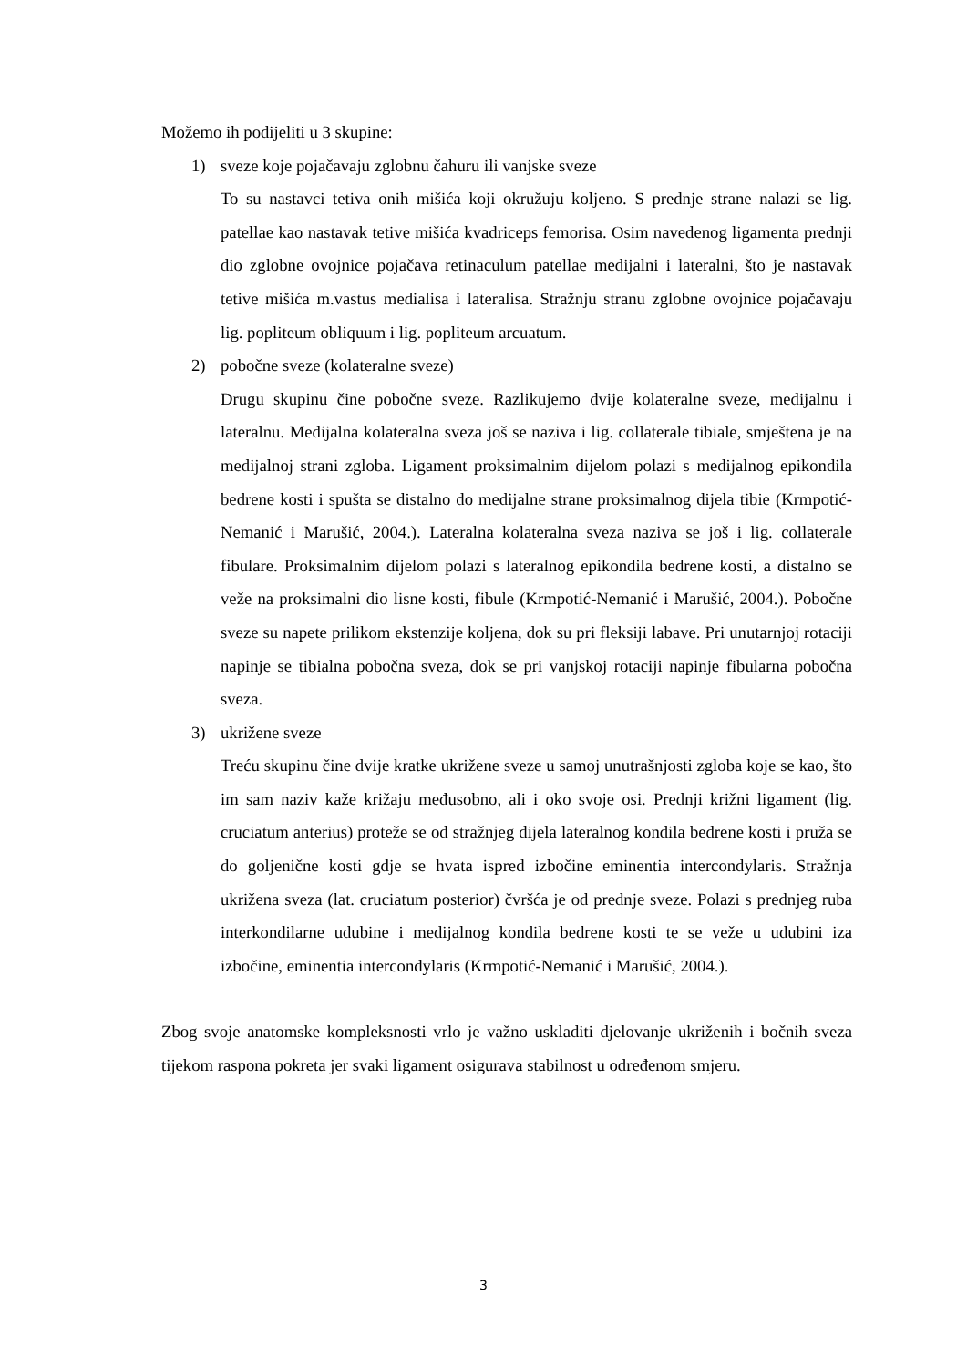Možemo ih podijeliti u 3 skupine:
1) sveze koje pojačavaju zglobnu čahuru ili vanjske sveze
To su nastavci tetiva onih mišića koji okružuju koljeno. S prednje strane nalazi se lig. patellae kao nastavak tetive mišića kvadriceps femorisa. Osim navedenog ligamenta prednji dio zglobne ovojnice pojačava retinaculum patellae medijalni i lateralni, što je nastavak tetive mišića m.vastus medialisa i lateralisa. Stražnju stranu zglobne ovojnice pojačavaju lig. popliteum obliquum i lig. popliteum arcuatum.
2) pobočne sveze (kolateralne sveze)
Drugu skupinu čine pobočne sveze. Razlikujemo dvije kolateralne sveze, medijalnu i lateralnu. Medijalna kolateralna sveza još se naziva i lig. collaterale tibiale, smještena je na medijalnoj strani zgloba. Ligament proksimalnim dijelom polazi s medijalnog epikondila bedrene kosti i spušta se distalno do medijalne strane proksimalnog dijela tibie (Krmpotić-Nemanić i Marušić, 2004.). Lateralna kolateralna sveza naziva se još i lig. collaterale fibulare. Proksimalnim dijelom polazi s lateralnog epikondila bedrene kosti, a distalno se veže na proksimalni dio lisne kosti, fibule (Krmpotić-Nemanić i Marušić, 2004.). Pobočne sveze su napete prilikom ekstenzije koljena, dok su pri fleksiji labave. Pri unutarnjoj rotaciji napinje se tibialna pobočna sveza, dok se pri vanjskoj rotaciji napinje fibularna pobočna sveza.
3) ukrižene sveze
Treću skupinu čine dvije kratke ukrižene sveze u samoj unutrašnjosti zgloba koje se kao, što im sam naziv kaže križaju međusobno, ali i oko svoje osi. Prednji križni ligament (lig. cruciatum anterius) proteže se od stražnjeg dijela lateralnog kondila bedrene kosti i pruža se do goljenične kosti gdje se hvata ispred izbočine eminentia intercondylaris. Stražnja ukrižena sveza (lat. cruciatum posterior) čvršća je od prednje sveze. Polazi s prednjeg ruba interkondilarne udubine i medijalnog kondila bedrene kosti te se veže u udubini iza izbočine, eminentia intercondylaris (Krmpotić-Nemanić i Marušić, 2004.).
Zbog svoje anatomske kompleksnosti vrlo je važno uskladiti djelovanje ukriženih i bočnih sveza tijekom raspona pokreta jer svaki ligament osigurava stabilnost u određenom smjeru.
3